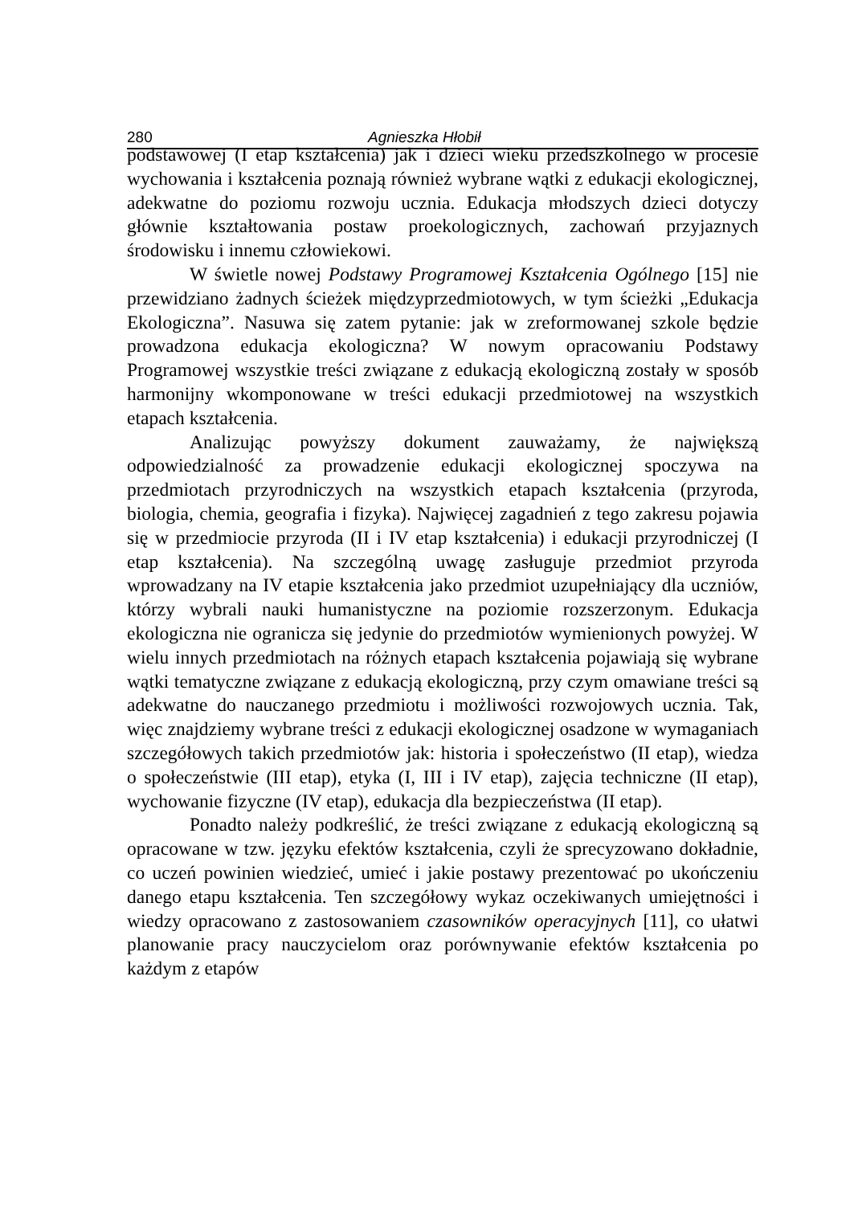280 Agnieszka Hłobił
podstawowej (I etap kształcenia) jak i dzieci wieku przedszkolnego w procesie wychowania i kształcenia poznają również wybrane wątki z edukacji ekologicznej, adekwatne do poziomu rozwoju ucznia. Edukacja młodszych dzieci dotyczy głównie kształtowania postaw proekologicznych, zachowań przyjaznych środowisku i innemu człowiekowi.
W świetle nowej Podstawy Programowej Kształcenia Ogólnego [15] nie przewidziano żadnych ścieżek międzyprzedmiotowych, w tym ścieżki „Edukacja Ekologiczna”. Nasuwa się zatem pytanie: jak w zreformowanej szkole będzie prowadzona edukacja ekologiczna? W nowym opracowaniu Podstawy Programowej wszystkie treści związane z edukacją ekologiczną zostały w sposób harmonijny wkomponowane w treści edukacji przedmiotowej na wszystkich etapach kształcenia.
Analizując powyższy dokument zauważamy, że największą odpowiedzialność za prowadzenie edukacji ekologicznej spoczywa na przedmiotach przyrodniczych na wszystkich etapach kształcenia (przyroda, biologia, chemia, geografia i fizyka). Najwięcej zagadnień z tego zakresu pojawia się w przedmiocie przyroda (II i IV etap kształcenia) i edukacji przyrodniczej (I etap kształcenia). Na szczególną uwagę zasługuje przedmiot przyroda wprowadzany na IV etapie kształcenia jako przedmiot uzupełniający dla uczniów, którzy wybrali nauki humanistyczne na poziomie rozszerzonym. Edukacja ekologiczna nie ogranicza się jedynie do przedmiotów wymienionych powyżej. W wielu innych przedmiotach na różnych etapach kształcenia pojawiają się wybrane wątki tematyczne związane z edukacją ekologiczną, przy czym omawiane treści są adekwatne do nauczanego przedmiotu i możliwości rozwojowych ucznia. Tak, więc znajdziemy wybrane treści z edukacji ekologicznej osadzone w wymaganiach szczegółowych takich przedmiotów jak: historia i społeczeństwo (II etap), wiedza o społeczeństwie (III etap), etyka (I, III i IV etap), zajęcia techniczne (II etap), wychowanie fizyczne (IV etap), edukacja dla bezpieczeństwa (II etap).
Ponadto należy podkreślić, że treści związane z edukacją ekologiczną są opracowane w tzw. języku efektów kształcenia, czyli że sprecyzowano dokładnie, co uczeń powinien wiedzieć, umieć i jakie postawy prezentować po ukończeniu danego etapu kształcenia. Ten szczegółowy wykaz oczekiwanych umiejętności i wiedzy opracowano z zastosowaniem czasowników operacyjnych [11], co ułatwi planowanie pracy nauczycielom oraz porównywanie efektów kształcenia po każdym z etapów